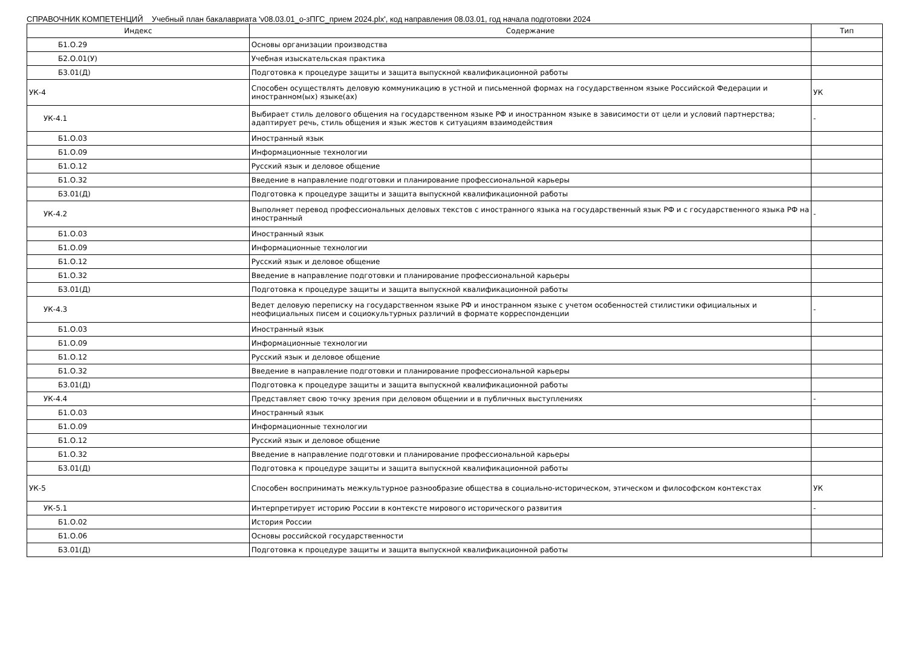СПРАВОЧНИК КОМПЕТЕНЦИЙ Учебный план бакалавриата 'v08.03.01_о-зПГС_прием 2024.plx', код направления 08.03.01, год начала подготовки 2024
| Индекс | Содержание | Тип |
| --- | --- | --- |
| Б1.О.29 | Основы организации производства | |
| Б2.О.01(У) | Учебная изыскательская практика | |
| Б3.01(Д) | Подготовка к процедуре защиты и защита выпускной квалификационной работы | |
| УК-4 | Способен осуществлять деловую коммуникацию в устной и письменной формах на государственном языке Российской Федерации и иностранном(ых) языке(ах) | УК |
| УК-4.1 | Выбирает стиль делового общения на государственном языке РФ и иностранном языке в зависимости от цели и условий партнерства; адаптирует речь, стиль общения и язык жестов к ситуациям взаимодействия | - |
| Б1.О.03 | Иностранный язык | |
| Б1.О.09 | Информационные технологии | |
| Б1.О.12 | Русский язык и деловое общение | |
| Б1.О.32 | Введение в направление подготовки и планирование профессиональной карьеры | |
| Б3.01(Д) | Подготовка к процедуре защиты и защита выпускной квалификационной работы | |
| УК-4.2 | Выполняет перевод профессиональных деловых текстов с иностранного языка на государственный язык РФ и с государственного языка РФ на иностранный | - |
| Б1.О.03 | Иностранный язык | |
| Б1.О.09 | Информационные технологии | |
| Б1.О.12 | Русский язык и деловое общение | |
| Б1.О.32 | Введение в направление подготовки и планирование профессиональной карьеры | |
| Б3.01(Д) | Подготовка к процедуре защиты и защита выпускной квалификационной работы | |
| УК-4.3 | Ведет деловую переписку на государственном языке РФ и иностранном языке с учетом особенностей стилистики официальных и неофициальных писем и социокультурных различий в формате корреспонденции | - |
| Б1.О.03 | Иностранный язык | |
| Б1.О.09 | Информационные технологии | |
| Б1.О.12 | Русский язык и деловое общение | |
| Б1.О.32 | Введение в направление подготовки и планирование профессиональной карьеры | |
| Б3.01(Д) | Подготовка к процедуре защиты и защита выпускной квалификационной работы | |
| УК-4.4 | Представляет свою точку зрения при деловом общении и в публичных выступлениях | - |
| Б1.О.03 | Иностранный язык | |
| Б1.О.09 | Информационные технологии | |
| Б1.О.12 | Русский язык и деловое общение | |
| Б1.О.32 | Введение в направление подготовки и планирование профессиональной карьеры | |
| Б3.01(Д) | Подготовка к процедуре защиты и защита выпускной квалификационной работы | |
| УК-5 | Способен воспринимать межкультурное разнообразие общества в социально-историческом, этическом и философском контекстах | УК |
| УК-5.1 | Интерпретирует историю России в контексте мирового исторического развития | - |
| Б1.О.02 | История России | |
| Б1.О.06 | Основы российской государственности | |
| Б3.01(Д) | Подготовка к процедуре защиты и защита выпускной квалификационной работы | |